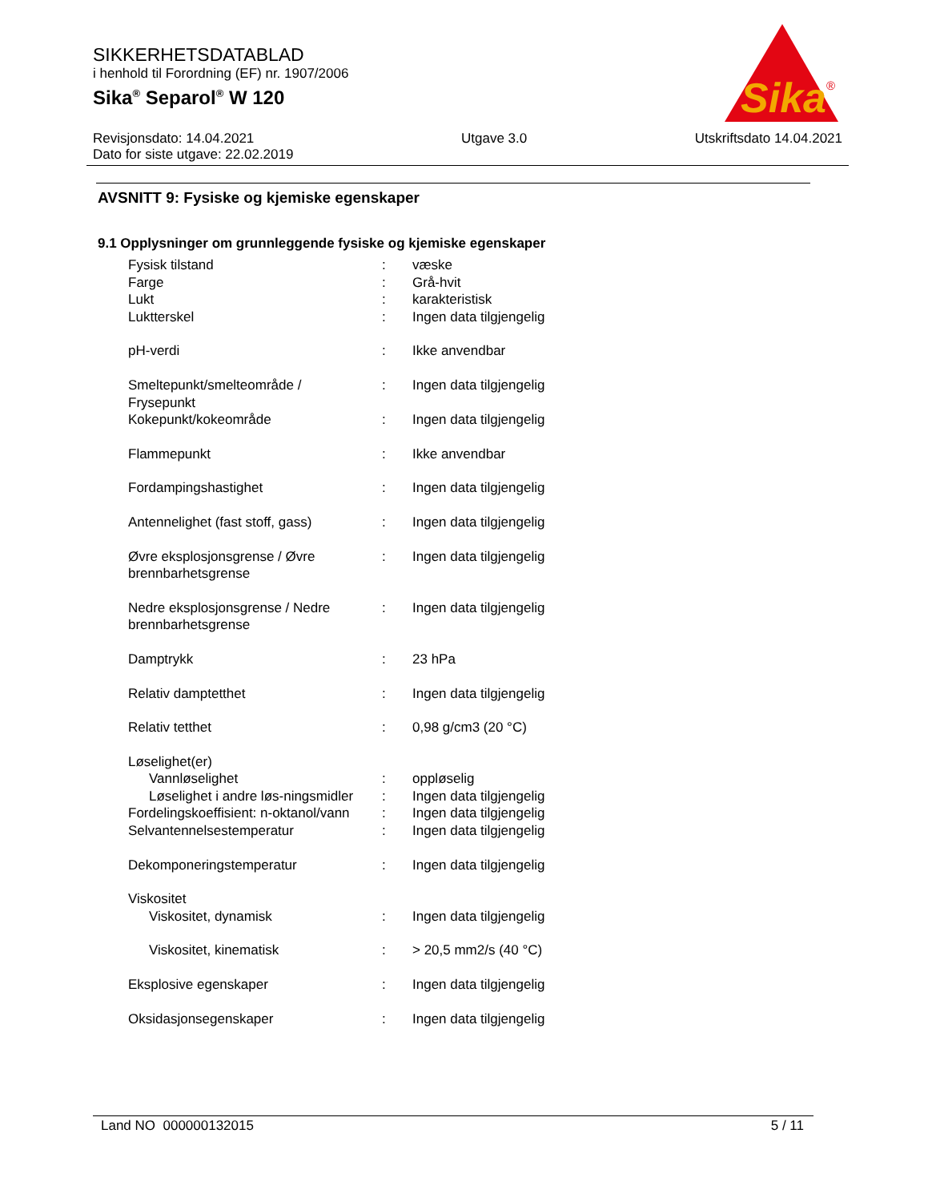SIKKERHETSDATABLAD
i henhold til Forordning (EF) nr. 1907/2006
Sika<sup>®</sup> Separol<sup>®</sup> W 120
Sika
®
Revisjonsdato: 14.04.2021
Dato for siste utgave: 22.02.2019
Utgave 3.0 Utskriftsdato 14.04.2021
AVSNITT 9: Fysiske og kjemiske egenskaper
9.1 Opplysninger om grunnleggende fysiske og kjemiske egenskaper
| Fysisk tilstand | : | væske |
| Farge | : | Grå-hvit |
| Lukt | : | karakteristisk |
| Luktterskel | : | Ingen data tilgjengelig |
| pH-verdi | : | Ikke anvendbar |
| Smeltepunkt/smelteområde / Frysepunkt | : | Ingen data tilgjengelig |
| Kokepunkt/kokeområde | : | Ingen data tilgjengelig |
| Flammepunkt | : | Ikke anvendbar |
| Fordampingshastighet | : | Ingen data tilgjengelig |
| Antennelighet (fast stoff, gass) | : | Ingen data tilgjengelig |
| Øvre eksplosjonsgrense / Øvre brennbarhetsgrense | : | Ingen data tilgjengelig |
| Nedre eksplosjonsgrense / Nedre brennbarhetsgrense | : | Ingen data tilgjengelig |
| Damptrykk | : | 23 hPa |
| Relativ damptetthet | : | Ingen data tilgjengelig |
| Relativ tetthet | : | 0,98 g/cm3 (20 °C) |
| Løselighet(er) | | |
| Vannløselighet | : | oppløselig |
| Løselighet i andre løs-ningsmidler | : | Ingen data tilgjengelig |
| Fordelingskoeffisient: n-oktanol/vann | : | Ingen data tilgjengelig |
| Selvantennelsestemperatur | : | Ingen data tilgjengelig |
| Dekomponeringstemperatur | : | Ingen data tilgjengelig |
| Viskositet | | |
| Viskositet, dynamisk | : | Ingen data tilgjengelig |
| Viskositet, kinematisk | : | > 20,5 mm2/s (40 °C) |
| Eksplosive egenskaper | : | Ingen data tilgjengelig |
| Oksidasjonsegenskaper | : | Ingen data tilgjengelig |
Land NO 000000132015 5 / 11